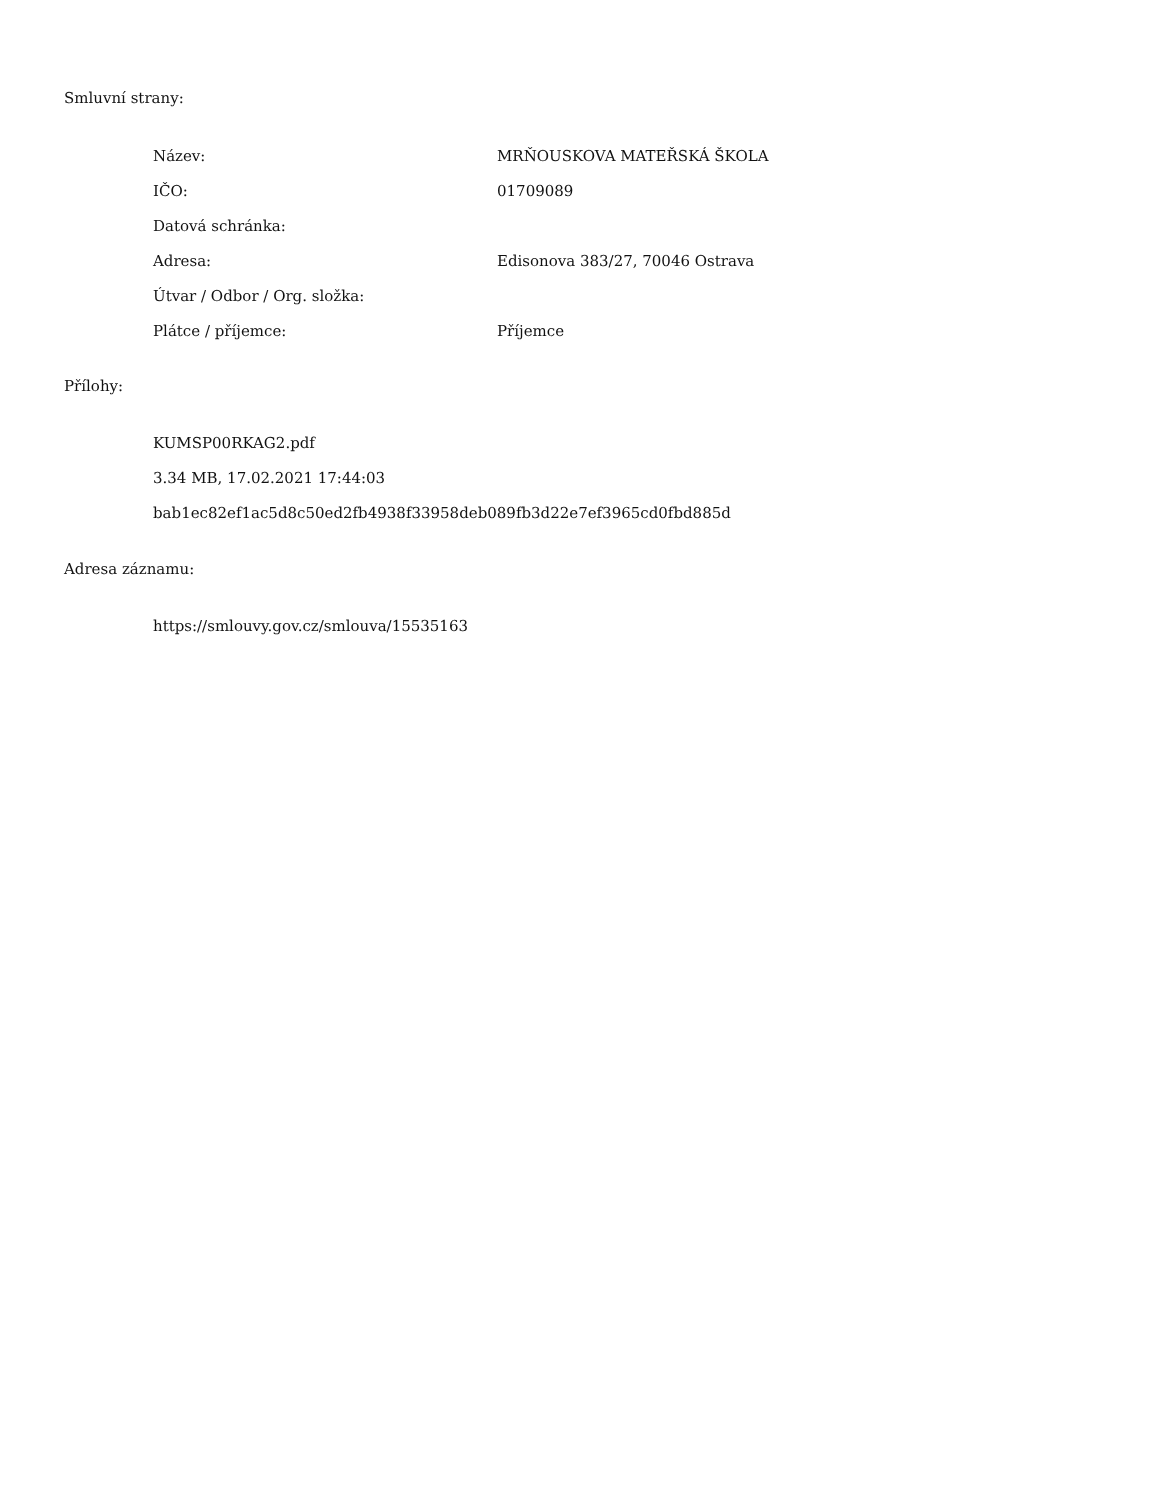Smluvní strany:
| Název: | MRŇOUSKOVA MATEŘSKÁ ŠKOLA |
| IČO: | 01709089 |
| Datová schránka: | |
| Adresa: | Edisonova 383/27, 70046 Ostrava |
| Útvar / Odbor / Org. složka: | |
| Plátce / příjemce: | Příjemce |
Přílohy:
KUMSP00RKAG2.pdf
3.34 MB, 17.02.2021 17:44:03
bab1ec82ef1ac5d8c50ed2fb4938f33958deb089fb3d22e7ef3965cd0fbd885d
Adresa záznamu:
https://smlouvy.gov.cz/smlouva/15535163